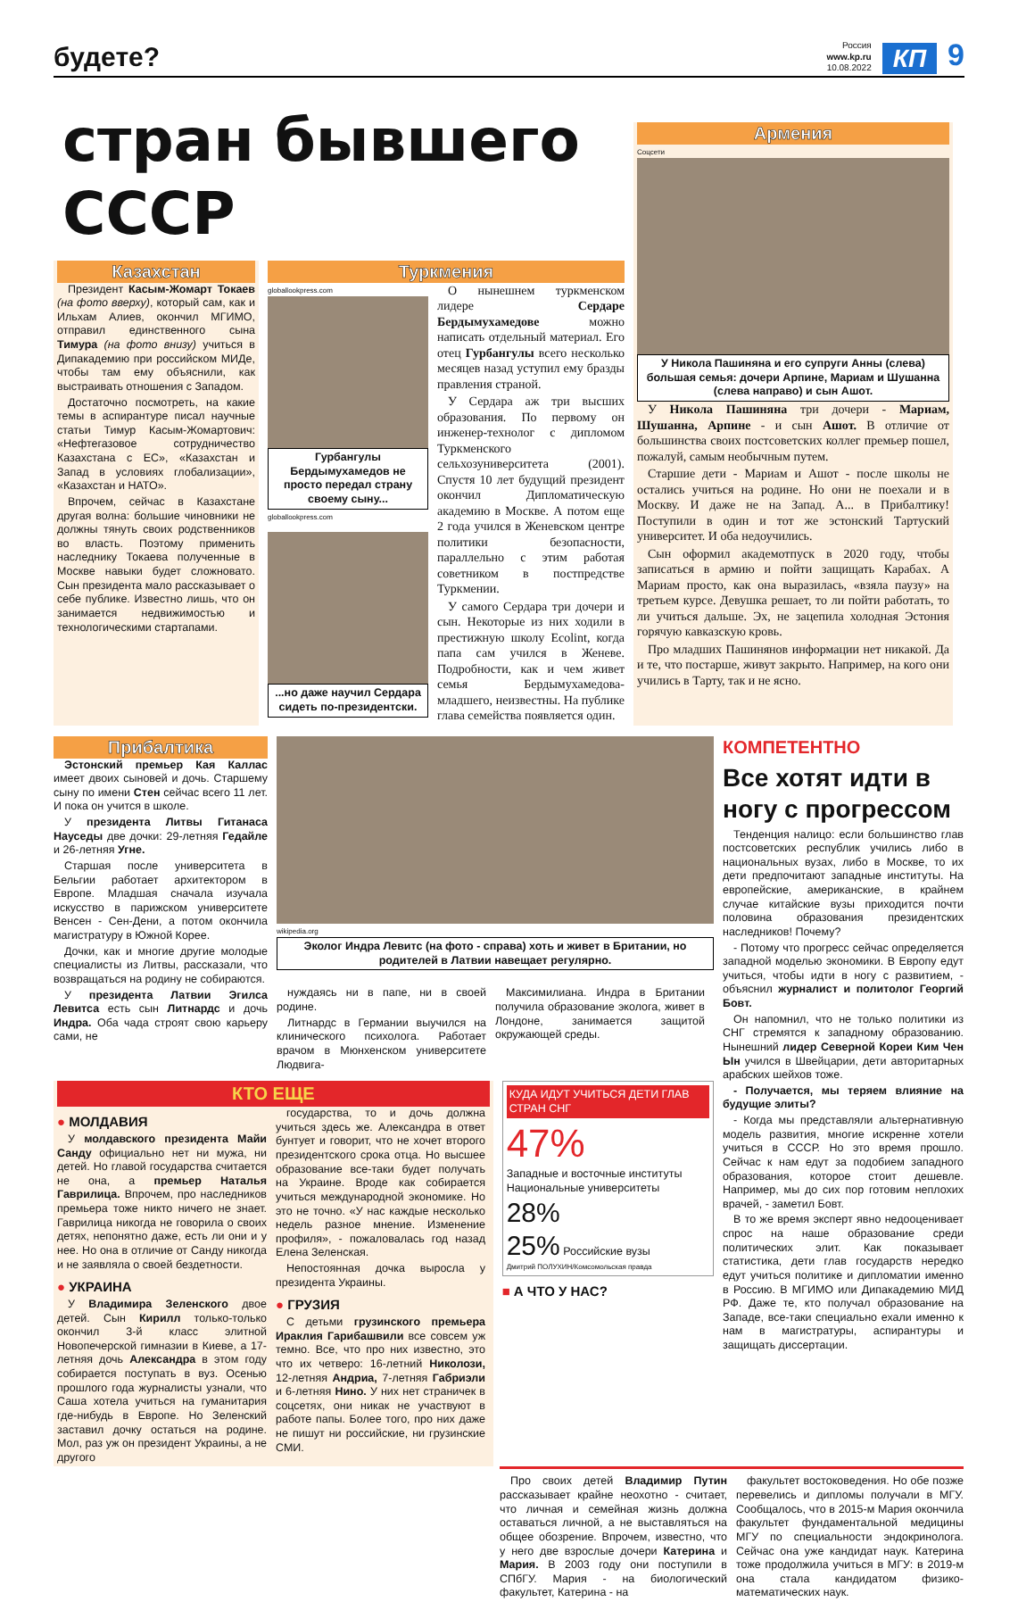будете?
Россия
www.kp.ru
10.08.2022
КП
9
стран бывшего СССР
Казахстан
Президент Касым-Жомарт Токаев (на фото вверху), который сам, как и Ильхам Алиев, окончил МГИМО, отправил единственного сына Тимура (на фото внизу) учиться в Дипакадемию при российском МИДе, чтобы там ему объяснили, как выстраивать отношения с Западом.
Достаточно посмотреть, на какие темы в аспирантуре писал научные статьи Тимур Касым-Жомартович: «Нефтегазовое сотрудничество Казахстана с ЕС», «Казахстан и Запад в условиях глобализации», «Казахстан и НАТО».
Впрочем, сейчас в Казахстане другая волна: большие чиновники не должны тянуть своих родственников во власть. Поэтому применить наследнику Токаева полученные в Москве навыки будет сложновато. Сын президента мало рассказывает о себе публике. Известно лишь, что он занимается недвижимостью и технологическими стартапами.
Туркмения
globallookpress.com
Гурбангулы Бердымухамедов не просто передал страну своему сыну...
globallookpress.com
...но даже научил Сердара сидеть по-президентски.
О нынешнем туркменском лидере Сердаре Бердымухамедове можно написать отдельный материал. Его отец Гурбангулы всего несколько месяцев назад уступил ему бразды правления страной.
У Сердара аж три высших образования. По первому он инженер-технолог с дипломом Туркменского сельхозуниверситета (2001). Спустя 10 лет будущий президент окончил Дипломатическую академию в Москве. А потом еще 2 года учился в Женевском центре политики безопасности, параллельно с этим работая советником в постпредстве Туркмении.
У самого Сердара три дочери и сын. Некоторые из них ходили в престижную школу Ecolint, когда папа сам учился в Женеве. Подробности, как и чем живет семья Бердымухамедова-младшего, неизвестны. На публике глава семейства появляется один.
Армения
Соцсети
У Никола Пашиняна и его супруги Анны (слева) большая семья: дочери Арпине, Мариам и Шушанна (слева направо) и сын Ашот.
У Никола Пашиняна три дочери - Мариам, Шушанна, Арпине - и сын Ашот. В отличие от большинства своих постсоветских коллег премьер пошел, пожалуй, самым необычным путем.
Старшие дети - Мариам и Ашот - после школы не остались учиться на родине. Но они не поехали и в Москву. И даже не на Запад. А... в Прибалтику! Поступили в один и тот же эстонский Тартуский университет. И оба недоучились.
Сын оформил академотпуск в 2020 году, чтобы записаться в армию и пойти защищать Карабах. А Мариам просто, как она выразилась, «взяла паузу» на третьем курсе. Девушка решает, то ли пойти работать, то ли учиться дальше. Эх, не зацепила холодная Эстония горячую кавказскую кровь.
Про младших Пашинянов информации нет никакой. Да и те, что постарше, живут закрыто. Например, на кого они учились в Тарту, так и не ясно.
Прибалтика
Эстонский премьер Кая Каллас имеет двоих сыновей и дочь. Старшему сыну по имени Стен сейчас всего 11 лет. И пока он учится в школе.
У президента Литвы Гитанаса Науседы две дочки: 29-летняя Гедайле и 26-летняя Угне.
Старшая после университета в Бельгии работает архитектором в Европе. Младшая сначала изучала искусство в парижском университете Венсен - Сен-Дени, а потом окончила магистратуру в Южной Корее.
Дочки, как и многие другие молодые специалисты из Литвы, рассказали, что возвращаться на родину не собираются.
У президента Латвии Эгилса Левитса есть сын Литнардс и дочь Индра. Оба чада строят свою карьеру сами, не
wikipedia.org
Эколог Индра Левитс (на фото - справа) хоть и живет в Британии, но родителей в Латвии навещает регулярно.
нуждаясь ни в папе, ни в своей родине.
Литнардс в Германии выучился на клинического психолога. Работает врачом в Мюнхенском университете Людвига-
Максимилиана. Индра в Британии получила образование эколога, живет в Лондоне, занимается защитой окружающей среды.
КТО ЕЩЕ
● МОЛДАВИЯ
У молдавского президента Майи Санду официально нет ни мужа, ни детей. Но главой государства считается не она, а премьер Наталья Гаврилица. Впрочем, про наследников премьера тоже никто ничего не знает. Гаврилица никогда не говорила о своих детях, непонятно даже, есть ли они и у нее. Но она в отличие от Санду никогда и не заявляла о своей бездетности.
● УКРАИНА
У Владимира Зеленского двое детей. Сын Кирилл только-только окончил 3-й класс элитной Новопечерской гимназии в Киеве, а 17-летняя дочь Александра в этом году собирается поступать в вуз. Осенью прошлого года журналисты узнали, что Саша хотела учиться на гуманитария где-нибудь в Европе. Но Зеленский заставил дочку остаться на родине. Мол, раз уж он президент Украины, а не другого
государства, то и дочь должна учиться здесь же. Александра в ответ бунтует и говорит, что не хочет второго президентского срока отца. Но высшее образование все-таки будет получать на Украине. Вроде как собирается учиться международной экономике. Но это не точно. «У нас каждые несколько недель разное мнение. Изменение профиля», - пожаловалась год назад Елена Зеленская.
Непостоянная дочка выросла у президента Украины.
● ГРУЗИЯ
С детьми грузинского премьера Ираклия Гарибашвили все совсем уж темно. Все, что про них известно, это что их четверо: 16-летний Николози, 12-летняя Андриа, 7-летняя Габриэли и 6-летняя Нино. У них нет страничек в соцсетях, они никак не участвуют в работе папы. Более того, про них даже не пишут ни российские, ни грузинские СМИ.
КУДА ИДУТ УЧИТЬСЯ ДЕТИ ГЛАВ СТРАН СНГ
47%
Западные и восточные институты
Национальные университеты 28%
25% Российские вузы
Дмитрий ПОЛУХИН/Комсомольская правда
■ А ЧТО У НАС?
КОМПЕТЕНТНО
Все хотят идти в ногу с прогрессом
Тенденция налицо: если большинство глав постсоветских республик учились либо в национальных вузах, либо в Москве, то их дети предпочитают западные институты. На европейские, американские, в крайнем случае китайские вузы приходится почти половина образования президентских наследников! Почему?
- Потому что прогресс сейчас определяется западной моделью экономики. В Европу едут учиться, чтобы идти в ногу с развитием, - объяснил журналист и политолог Георгий Бовт.
Он напомнил, что не только политики из СНГ стремятся к западному образованию. Нынешний лидер Северной Кореи Ким Чен Ын учился в Швейцарии, дети авторитарных арабских шейхов тоже.
- Получается, мы теряем влияние на будущие элиты?
- Когда мы представляли альтернативную модель развития, многие искренне хотели учиться в СССР. Но это время прошло. Сейчас к нам едут за подобием западного образования, которое стоит дешевле. Например, мы до сих пор готовим неплохих врачей, - заметил Бовт.
В то же время эксперт явно недооценивает спрос на наше образование среди политических элит. Как показывает статистика, дети глав государств нередко едут учиться политике и дипломатии именно в Россию. В МГИМО или Дипакадемию МИД РФ. Даже те, кто получал образование на Западе, все-таки специально ехали именно к нам в магистратуры, аспирантуры и защищать диссертации.
Про своих детей Владимир Путин рассказывает крайне неохотно - считает, что личная и семейная жизнь должна оставаться личной, а не выставляться на общее обозрение. Впрочем, известно, что у него две взрослые дочери Катерина и Мария. В 2003 году они поступили в СПбГУ. Мария - на биологический факультет, Катерина - на
факультет востоковедения. Но обе позже перевелись и дипломы получали в МГУ. Сообщалось, что в 2015-м Мария окончила факультет фундаментальной медицины МГУ по специальности эндокринолога. Сейчас она уже кандидат наук. Катерина тоже продолжила учиться в МГУ: в 2019-м она стала кандидатом физико-математических наук.